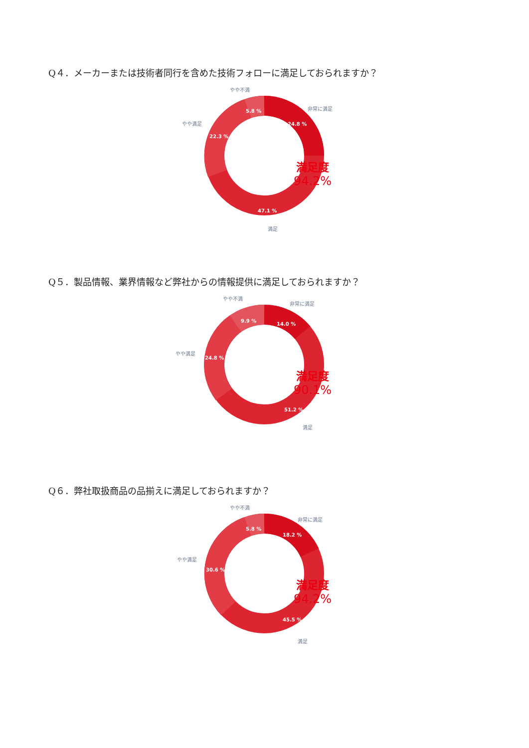Q４．メーカーまたは技術者同行を含めた技術フォローに満足しておられますか？
24.8 %
47.1 %
22.3 %
5.8 %
非常に満足
満足
やや満足
やや不満
満足度
94.2%
Q５．製品情報、業界情報など弊社からの情報提供に満足しておられますか？
14.0 %
51.2 %
24.8 %
9.9 %
非常に満足
満足
やや満足
やや不満
満足度
90.1%
Q６．弊社取扱商品の品揃えに満足しておられますか？
18.2 %
45.5 %
30.6 %
5.8 %
非常に満足
満足
やや満足
やや不満
満足度
94.2%